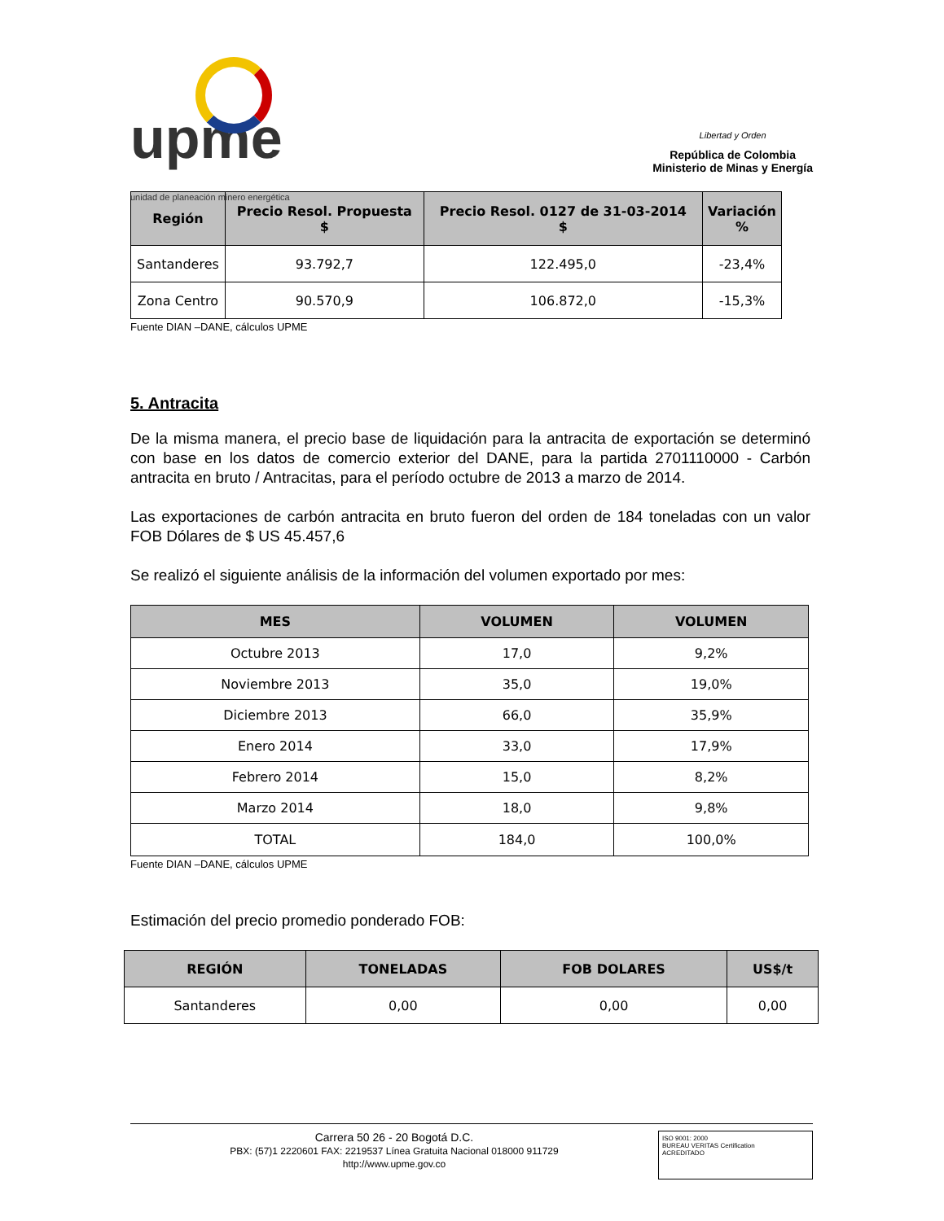upme
unidad de planeación minero energética
Libertad y Orden
República de Colombia
Ministerio de Minas y Energía
| Región | Precio Resol. Propuesta $ | Precio Resol. 0127 de 31-03-2014 $ | Variación % |
| --- | --- | --- | --- |
| Santanderes | 93.792,7 | 122.495,0 | -23,4% |
| Zona Centro | 90.570,9 | 106.872,0 | -15,3% |
Fuente DIAN –DANE, cálculos UPME
5. Antracita
De la misma manera, el precio base de liquidación para la antracita de exportación se determinó con base en los datos de comercio exterior del DANE, para la partida 2701110000 - Carbón antracita en bruto / Antracitas, para el período octubre de 2013 a marzo de 2014.
Las exportaciones de carbón antracita en bruto fueron del orden de 184 toneladas con un valor FOB Dólares de $ US 45.457,6
Se realizó el siguiente análisis de la información del volumen exportado por mes:
| MES | VOLUMEN | VOLUMEN |
| --- | --- | --- |
| Octubre 2013 | 17,0 | 9,2% |
| Noviembre 2013 | 35,0 | 19,0% |
| Diciembre 2013 | 66,0 | 35,9% |
| Enero 2014 | 33,0 | 17,9% |
| Febrero 2014 | 15,0 | 8,2% |
| Marzo 2014 | 18,0 | 9,8% |
| TOTAL | 184,0 | 100,0% |
Fuente DIAN –DANE, cálculos UPME
Estimación del precio promedio ponderado FOB:
| REGIÓN | TONELADAS | FOB DOLARES | US$/t |
| --- | --- | --- | --- |
| Santanderes | 0,00 | 0,00 | 0,00 |
Carrera 50 26 - 20 Bogotá D.C.
PBX: (57)1 2220601 FAX: 2219537 Línea Gratuita Nacional 018000 911729
http://www.upme.gov.co
ISO 9001: 2000
BUREAU VERITAS Certification
ACREDITADO